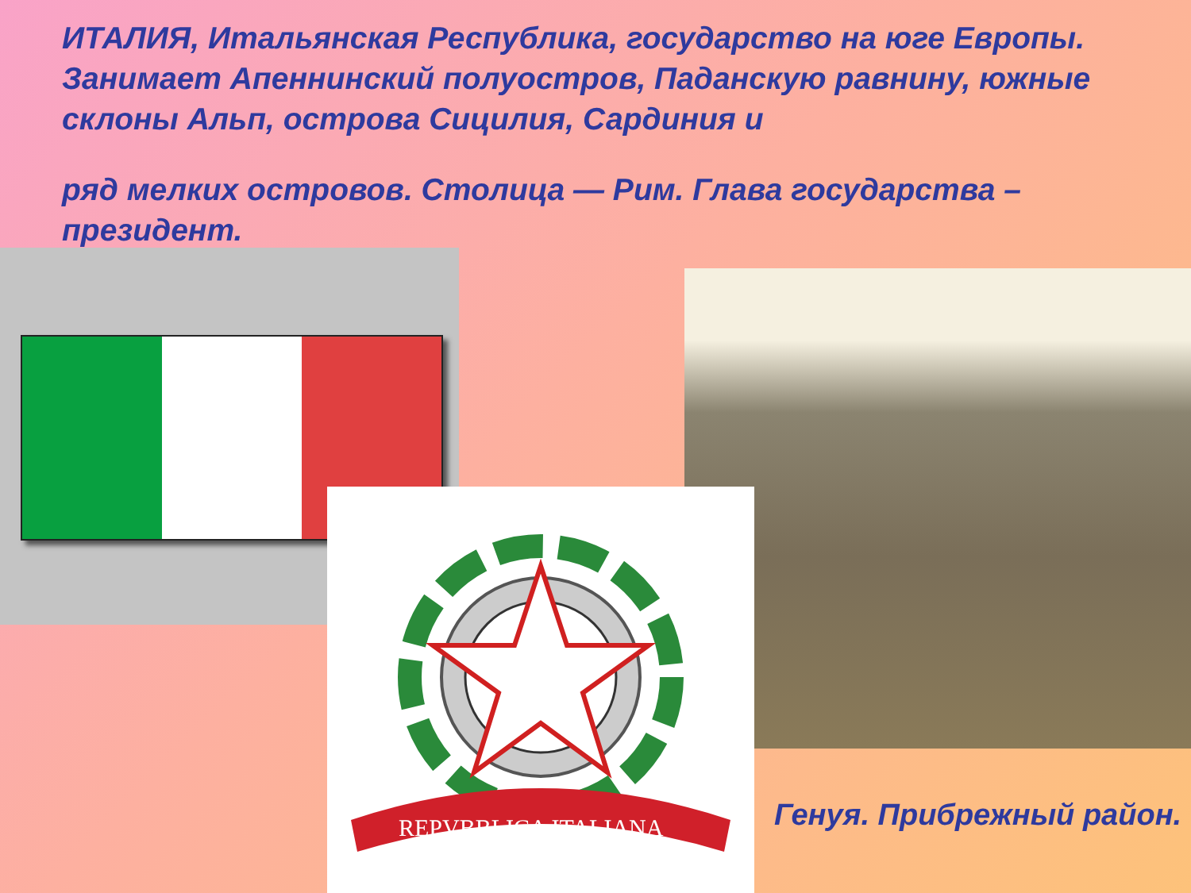ИТАЛИЯ, Итальянская Республика, государство на юге Европы. Занимает Апеннинский полуостров, Паданскую равнину, южные склоны Альп, острова Сицилия, Сардиния и
ряд мелких островов. Столица — Рим. Глава государства – президент.
REPVBBLICA ITALIANA
Генуя. Прибрежный район.